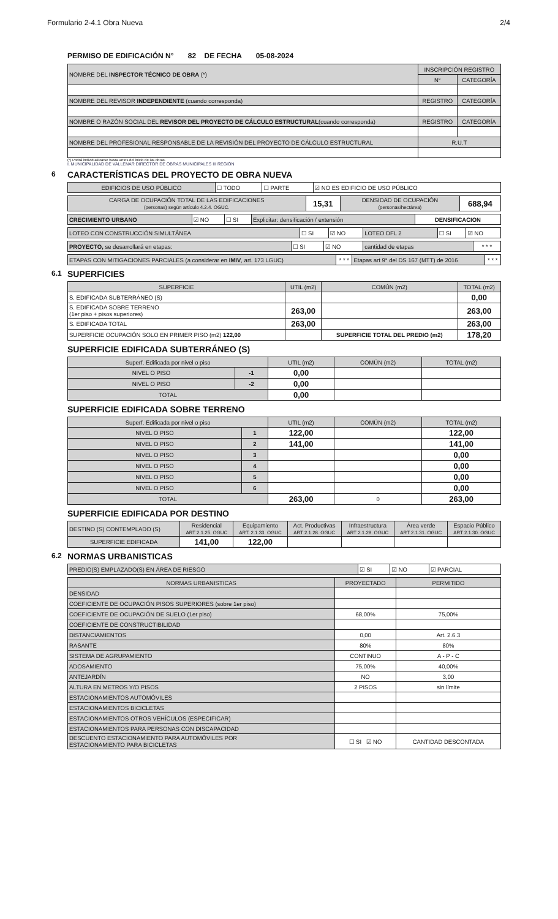Formulario 2-4.1 Obra Nueva 2/4
PERMISO DE EDIFICACIÓN N° 82 DE FECHA 05-08-2024
| NOMBRE DEL INSPECTOR TÉCNICO DE OBRA (*) | INSCRIPCIÓN REGISTRO | |
| | N° | CATEGORÍA |
| NOMBRE DEL REVISOR INDEPENDIENTE (cuando corresponda) | REGISTRO | CATEGORÍA |
| NOMBRE O RAZÓN SOCIAL DEL REVISOR DEL PROYECTO DE CÁLCULO ESTRUCTURAL (cuando corresponda) | REGISTRO | CATEGORÍA |
| NOMBRE DEL PROFESIONAL RESPONSABLE DE LA REVISIÓN DEL PROYECTO DE CÁLCULO ESTRUCTURAL | R.U.T | |
(*) Podrá individualizarse hasta antes del inicio de las obras.
I. MUNICIPALIDAD DE VALLENAR DIRECTOR DE OBRAS MUNICIPALES III REGIÓN
6
CARACTERÍSTICAS DEL PROYECTO DE OBRA NUEVA
| EDIFICIOS DE USO PÚBLICO | ☐ TODO | ☐ PARTE | ☑ NO ES EDIFICIO DE USO PÚBLICO |
| CARGA DE OCUPACIÓN TOTAL DE LAS EDIFICACIONES (personas) según artículo 4.2.4. OGUC. | 15,31 | DENSIDAD DE OCUPACIÓN (personas/hectárea) | 688,94 |
| CRECIMIENTO URBANO | ☑ NO | ☐ SI | Explicitar: densificación / extensión | DENSIFICACION |
| LOTEO CON CONSTRUCCIÓN SIMULTÁNEA | ☐ SI | ☑ NO | LOTEO DFL 2 | ☐ SI | ☑ NO |
| PROYECTO, se desarrollará en etapas: | ☐ SI | ☑ NO | cantidad de etapas | * * * |
| ETAPAS CON MITIGACIONES PARCIALES (a considerar en IMIV , art. 173 LGUC) | * * * | Etapas art 9° del DS 167 (MTT) de 2016 | * * * |
6.1
SUPERFICIES
| SUPERFICIE | UTIL (m2) | COMÚN (m2) | TOTAL (m2) |
| --- | --- | --- | --- |
| S. EDIFICADA SUBTERRÁNEO (S) | | | 0,00 |
| S. EDIFICADA SOBRE TERRENO (1er piso + pisos superiores) | 263,00 | | 263,00 |
| S. EDIFICADA TOTAL | 263,00 | | 263,00 |
| SUPERFICIE OCUPACIÓN SOLO EN PRIMER PISO (m2) 122,00 | | SUPERFICIE TOTAL DEL PREDIO (m2) | 178,20 |
SUPERFICIE EDIFICADA SUBTERRÁNEO (S)
| Superf. Edificada por nivel o piso | | UTIL (m2) | COMÚN (m2) | TOTAL (m2) |
| --- | --- | --- | --- | --- |
| NIVEL O PISO | -1 | 0,00 | | |
| NIVEL O PISO | -2 | 0,00 | | |
| TOTAL | | 0,00 | | |
SUPERFICIE EDIFICADA SOBRE TERRENO
| Superf. Edificada por nivel o piso | | UTIL (m2) | COMÚN (m2) | TOTAL (m2) |
| --- | --- | --- | --- | --- |
| NIVEL O PISO | 1 | 122,00 | | 122,00 |
| NIVEL O PISO | 2 | 141,00 | | 141,00 |
| NIVEL O PISO | 3 | | | 0,00 |
| NIVEL O PISO | 4 | | | 0,00 |
| NIVEL O PISO | 5 | | | 0,00 |
| NIVEL O PISO | 6 | | | 0,00 |
| TOTAL | | 263,00 | 0 | 263,00 |
SUPERFICIE EDIFICADA POR DESTINO
| DESTINO (S) CONTEMPLADO (S) | Residencial ART 2.1.25. OGUC | Equipamiento ART. 2.1.33. OGUC | Act. Productivas ART 2.1.28. OGUC | Infraestructura ART 2.1.29. OGUC | Área verde ART 2.1.31. OGUC | Espacio Público ART 2.1.30. OGUC |
| SUPERFICIE EDIFICADA | 141,00 | 122,00 | | | | |
6.2
NORMAS URBANISTICAS
| PREDIO(S) EMPLAZADO(S) EN ÁREA DE RIESGO | ☑ SI | ☑ NO | ☑ PARCIAL |
| NORMAS URBANISTICAS | PROYECTADO | PERMITIDO |
| --- | --- | --- |
| DENSIDAD | | |
| COEFICIENTE DE OCUPACIÓN PISOS SUPERIORES (sobre 1er piso) | | |
| COEFICIENTE DE OCUPACIÓN DE SUELO (1er piso) | 68,00% | 75,00% |
| COEFICIENTE DE CONSTRUCTIBILIDAD | | |
| DISTANCIAMIENTOS | 0,00 | Art. 2.6.3 |
| RASANTE | 80% | 80% |
| SISTEMA DE AGRUPAMIENTO | CONTINUO | A - P - C |
| ADOSAMIENTO | 75,00% | 40,00% |
| ANTEJARDÍN | NO | 3,00 |
| ALTURA EN METROS Y/O PISOS | 2 PISOS | sin límite |
| ESTACIONAMIENTOS AUTOMÓVILES | | |
| ESTACIONAMIENTOS BICICLETAS | | |
| ESTACIONAMIENTOS OTROS VEHÍCULOS (ESPECIFICAR) | | |
| ESTACIONAMIENTOS PARA PERSONAS CON DISCAPACIDAD | | |
| DESCUENTO ESTACIONAMIENTO PARA AUTOMÓVILES POR ESTACIONAMIENTO PARA BICICLETAS | ☐ SI ☑ NO | CANTIDAD DESCONTADA |